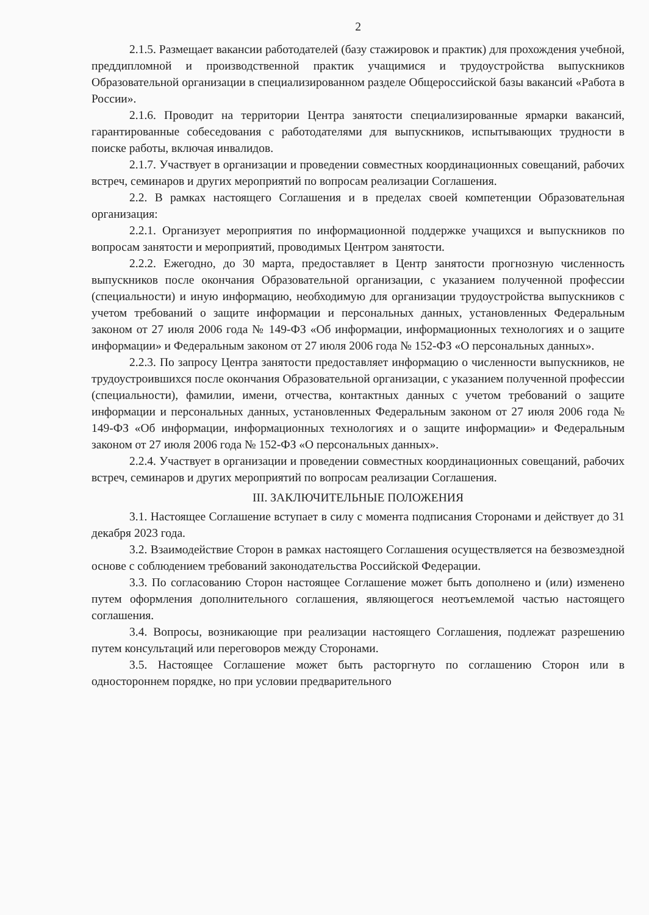2
2.1.5. Размещает вакансии работодателей (базу стажировок и практик) для прохождения учебной, преддипломной и производственной практик учащимися и трудоустройства выпускников Образовательной организации в специализированном разделе Общероссийской базы вакансий «Работа в России».
2.1.6. Проводит на территории Центра занятости специализированные ярмарки вакансий, гарантированные собеседования с работодателями для выпускников, испытывающих трудности в поиске работы, включая инвалидов.
2.1.7. Участвует в организации и проведении совместных координационных совещаний, рабочих встреч, семинаров и других мероприятий по вопросам реализации Соглашения.
2.2. В рамках настоящего Соглашения и в пределах своей компетенции Образовательная организация:
2.2.1. Организует мероприятия по информационной поддержке учащихся и выпускников по вопросам занятости и мероприятий, проводимых Центром занятости.
2.2.2. Ежегодно, до 30 марта, предоставляет в Центр занятости прогнозную численность выпускников после окончания Образовательной организации, с указанием полученной профессии (специальности) и иную информацию, необходимую для организации трудоустройства выпускников с учетом требований о защите информации и персональных данных, установленных Федеральным законом от 27 июля 2006 года № 149-ФЗ «Об информации, информационных технологиях и о защите информации» и Федеральным законом от 27 июля 2006 года № 152-ФЗ «О персональных данных».
2.2.3. По запросу Центра занятости предоставляет информацию о численности выпускников, не трудоустроившихся после окончания Образовательной организации, с указанием полученной профессии (специальности), фамилии, имени, отчества, контактных данных с учетом требований о защите информации и персональных данных, установленных Федеральным законом от 27 июля 2006 года № 149-ФЗ «Об информации, информационных технологиях и о защите информации» и Федеральным законом от 27 июля 2006 года № 152-ФЗ «О персональных данных».
2.2.4. Участвует в организации и проведении совместных координационных совещаний, рабочих встреч, семинаров и других мероприятий по вопросам реализации Соглашения.
III. ЗАКЛЮЧИТЕЛЬНЫЕ ПОЛОЖЕНИЯ
3.1. Настоящее Соглашение вступает в силу с момента подписания Сторонами и действует до 31 декабря 2023 года.
3.2. Взаимодействие Сторон в рамках настоящего Соглашения осуществляется на безвозмездной основе с соблюдением требований законодательства Российской Федерации.
3.3. По согласованию Сторон настоящее Соглашение может быть дополнено и (или) изменено путем оформления дополнительного соглашения, являющегося неотъемлемой частью настоящего соглашения.
3.4. Вопросы, возникающие при реализации настоящего Соглашения, подлежат разрешению путем консультаций или переговоров между Сторонами.
3.5. Настоящее Соглашение может быть расторгнуто по соглашению Сторон или в одностороннем порядке, но при условии предварительного